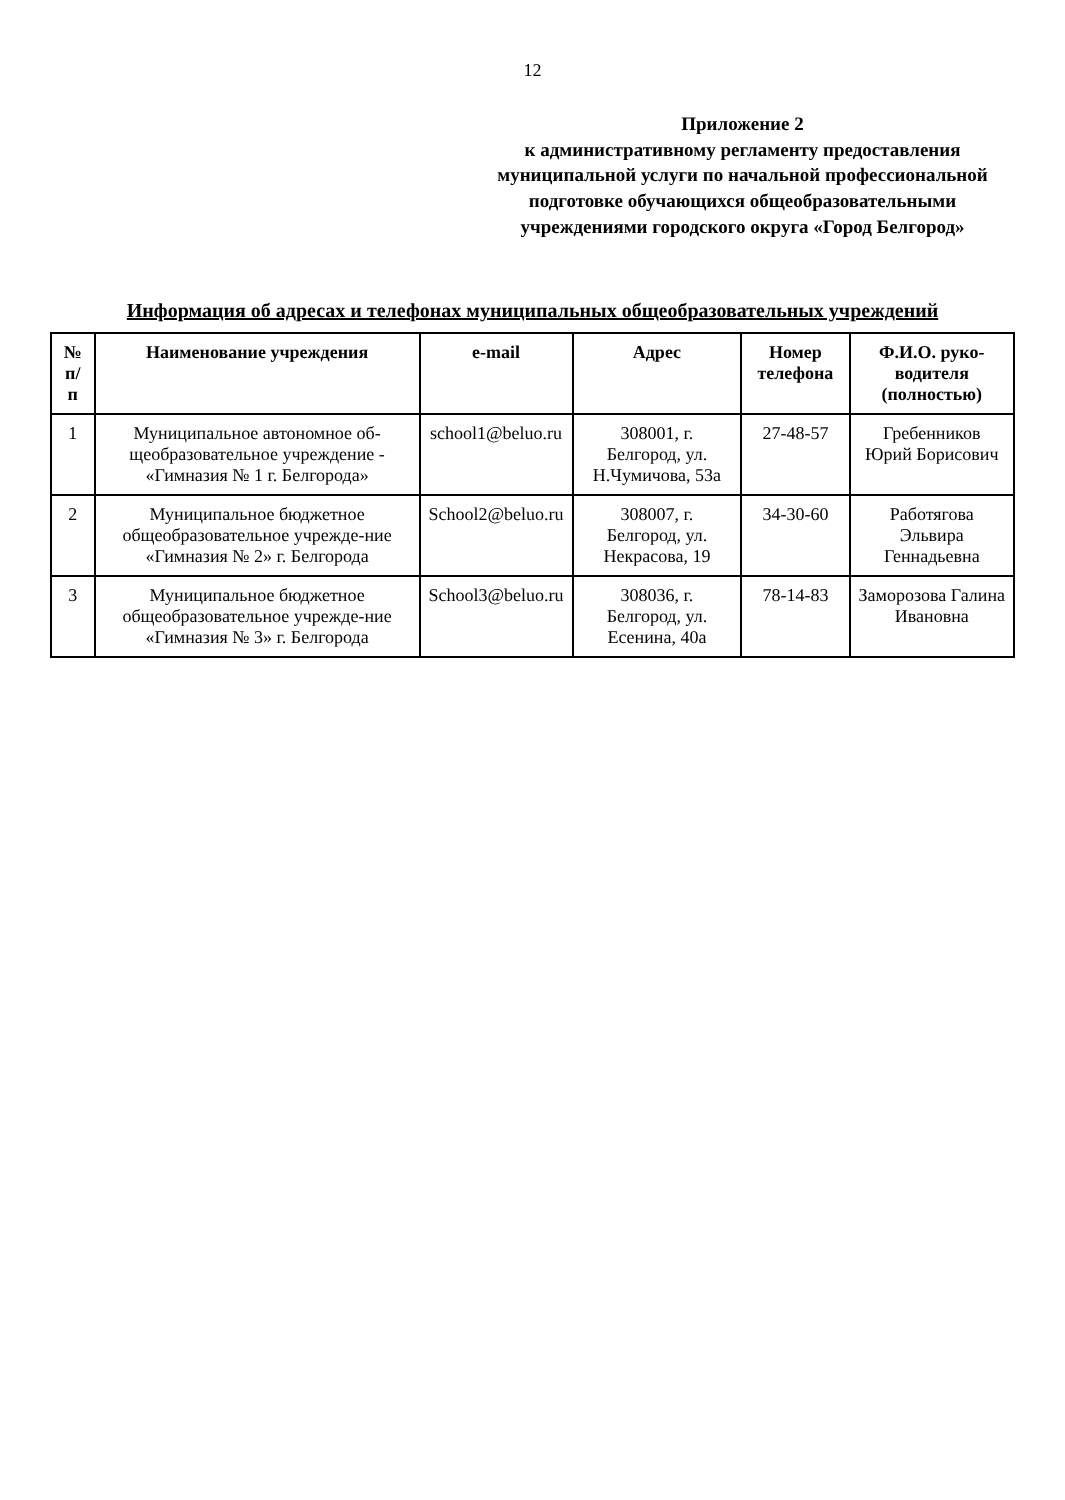12
Приложение 2
к административному регламенту предоставления муниципальной услуги по начальной профессиональной подготовке обучающихся общеобразовательными учреждениями городского округа «Город Белгород»
Информация об адресах и телефонах муниципальных общеобразовательных учреждений
| № п/п | Наименование учреждения | e-mail | Адрес | Номер телефона | Ф.И.О. руко-водителя (полностью) |
| --- | --- | --- | --- | --- | --- |
| 1 | Муниципальное автономное об-щеобразовательное учреждение - «Гимназия № 1 г. Белгорода» | school1@beluo.ru | 308001, г. Белгород, ул. Н.Чумичова, 53а | 27-48-57 | Гребенников Юрий Борисович |
| 2 | Муниципальное бюджетное общеобразовательное учрежде-ние «Гимназия № 2» г. Белгорода | School2@beluo.ru | 308007, г. Белгород, ул. Некрасова, 19 | 34-30-60 | Работягова Эльвира Геннадьевна |
| 3 | Муниципальное бюджетное общеобразовательное учрежде-ние «Гимназия № 3» г. Белгорода | School3@beluo.ru | 308036, г. Белгород, ул. Есенина, 40а | 78-14-83 | Заморозова Галина Ивановна |